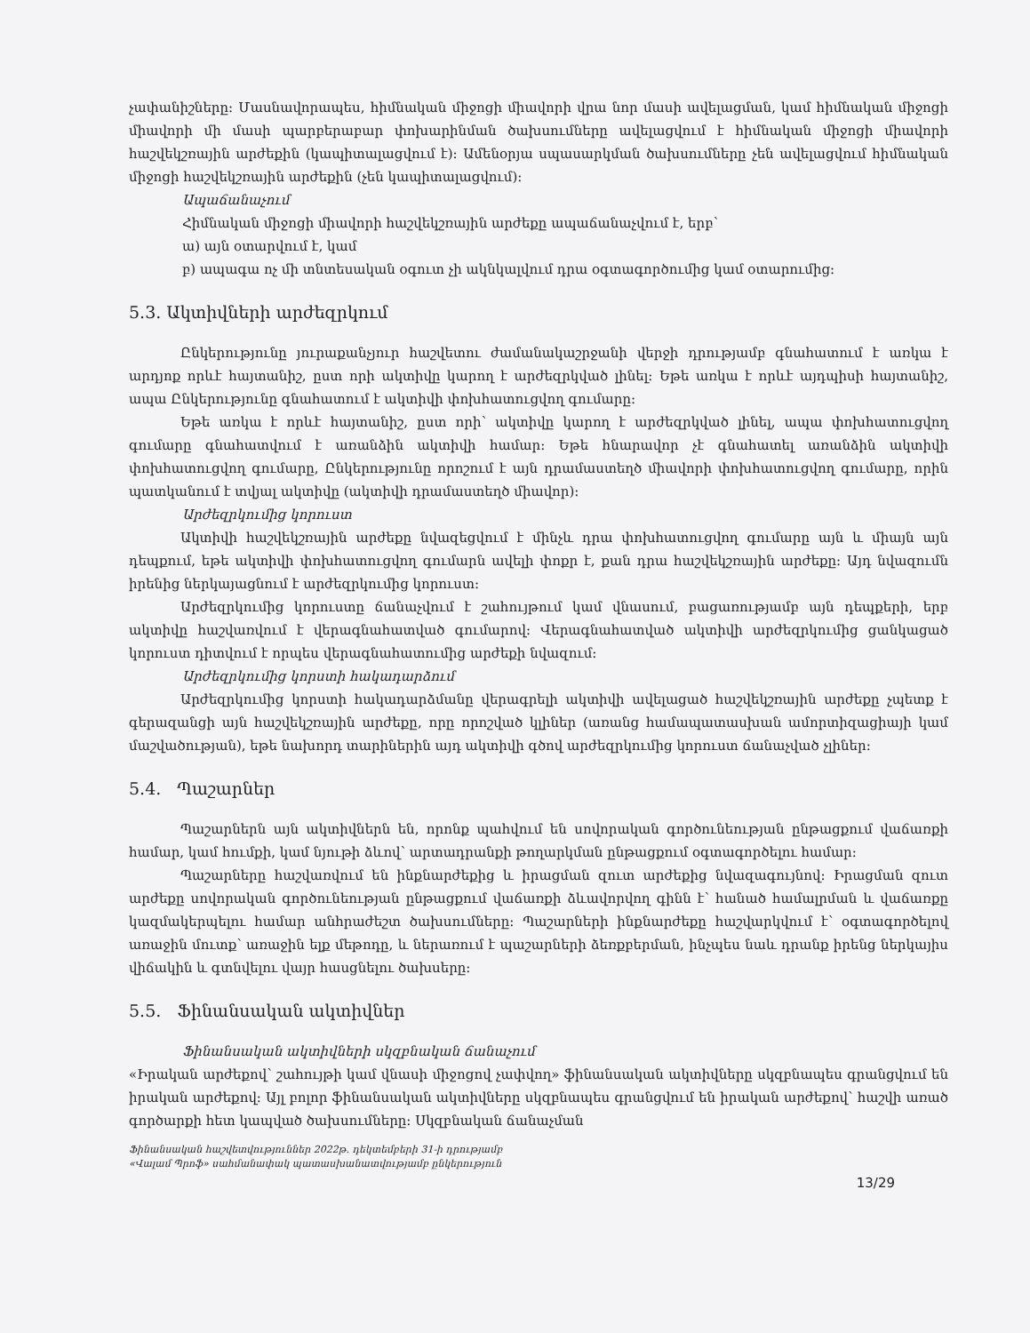չափանիշները: Մասնավորապես, հիմնական միջոցի միավորի վրա նոր մասի ավելացման, կամ հիմնական միջոցի միավորի մի մասի պարբերաբար փոխարինման ծախսումները ավելացվում է հիմնական միջոցի միավորի հաշվեկշռային արժեքին (կապիտալացվում է): Ամենօրյա սպասարկման ծախսումները չեն ավելացվում հիմնական միջոցի հաշվեկշռային արժեքին (չեն կապիտալացվում):
Ապաճանաչում
Հիմնական միջոցի միավորի հաշվեկշռային արժեքը ապաճանաչվում է, երբ՝
ա) այն օտարվում է, կամ
բ) ապագա ոչ մի տնտեսական օգուտ չի ակնկալվում դրա օգտագործումից կամ օտարումից:
5.3. Ակտիվների արժեզրկում
Ընկերությունը յուրաքանչյուր հաշվետու ժամանակաշրջանի վերջի դրությամբ գնահատում է առկա է արդյոք որևէ հայտանիշ, ըստ որի ակտիվը կարող է արժեզրկված լինել: Եթե առկա է որևէ այդպիսի հայտանիշ, ապա Ընկերությունը գնահատում է ակտիվի փոխհատուցվող գումարը:
Եթե առկա է որևէ հայտանիշ, ըստ որի՝ ակտիվը կարող է արժեզրկված լինել, ապա փոխհատուցվող գումարը գնահատվում է առանձին ակտիվի համար: Եթե հնարավոր չէ գնահատել առանձին ակտիվի փոխհատուցվող գումարը, Ընկերությունը որոշում է այն դրամաստեղծ միավորի փոխհատուցվող գումարը, որին պատկանում է տվյալ ակտիվը (ակտիվի դրամաստեղծ միավոր):
Արժեզրկումից կորուստ
Ակտիվի հաշվեկշռային արժեքը նվազեցվում է մինչև դրա փոխհատուցվող գումարը այն և միայն այն դեպքում, եթե ակտիվի փոխհատուցվող գումարն ավելի փոքր է, քան դրա հաշվեկշռային արժեքը: Այդ նվազումն իրենից ներկայացնում է արժեզրկումից կորուստ:
Արժեզրկումից կորուստը ճանաչվում է շահույթում կամ վնասում, բացառությամբ այն դեպքերի, երբ ակտիվը հաշվառվում է վերագնահատված գումարով: Վերագնահատված ակտիվի արժեզրկումից ցանկացած կորուստ դիտվում է որպես վերագնահատումից արժեքի նվազում:
Արժեզրկումից կորստի հակադարձում
Արժեզրկումից կորստի հակադարձմանը վերագրելի ակտիվի ավելացած հաշվեկշռային արժեքը չպետք է գերազանցի այն հաշվեկշռային արժեքը, որը որոշված կլիներ (առանց համապատասխան ամորտիզացիայի կամ մաշվածության), եթե նախորդ տարիներին այդ ակտիվի գծով արժեզրկումից կորուստ ճանաչված չլիներ:
5.4. Պաշարներ
Պաշարներն այն ակտիվներն են, որոնք պահվում են սովորական գործունեության ընթացքում վաճառքի համար, կամ հումքի, կամ նյութի ձևով՝ արտադրանքի թողարկման ընթացքում օգտագործելու համար:
Պաշարները հաշվառվում են ինքնարժեքից և իրացման զուտ արժեքից նվազագույնով: Իրացման զուտ արժեքը սովորական գործունեության ընթացքում վաճառքի ձևավորվող գինն է՝ հանած համալրման և վաճառքը կազմակերպելու համար անհրաժեշտ ծախսումները: Պաշարների ինքնարժեքը հաշվարկվում է՝ օգտագործելով առաջին մուտք՝ առաջին ելք մեթոդը, և ներառում է պաշարների ձեռքբերման, ինչպես նաև դրանք իրենց ներկայիս վիճակին և գտնվելու վայր հասցնելու ծախսերը:
5.5. Ֆինանսական ակտիվներ
Ֆինանսական ակտիվների սկզբնական ճանաչում
«Իրական արժեքով՝ շահույթի կամ վնասի միջոցով չափվող» ֆինանսական ակտիվները սկզբնապես գրանցվում են իրական արժեքով: Այլ բոլոր ֆինանսական ակտիվները սկզբնապես գրանցվում են իրական արժեքով՝ հաշվի առած գործարքի հետ կապված ծախսումները: Սկզբնական ճանաչման
Ֆինանսական հաշվետվություններ 2022թ. դեկտեմբերի 31-ի դրությամբ
«Վալամ Պրոֆ» սահմանափակ պատասխանատվությամբ ընկերություն
13/29